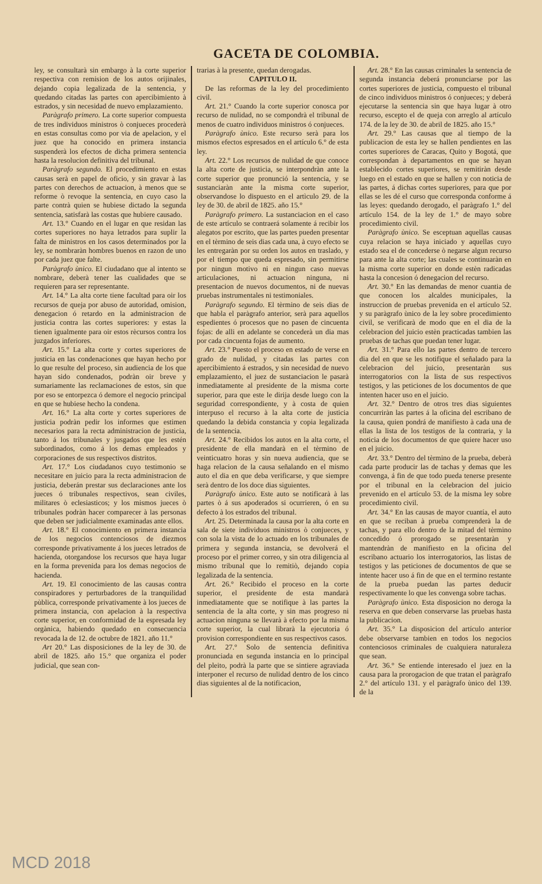GACETA DE COLOMBIA.
ley, se consultarà sin embargo à la corte superior respectiva con remision de los autos orijinales, dejando copia legalizada de la sentencia, y quedando citadas las partes con apercibimiento à estrados, y sin necesidad de nuevo emplazamiento.
Paràgrafo primero. La corte superior compuesta de tres individuos ministros ò conjueces procederà en estas consultas como por via de apelacion, y el juez que ha conocido en primera instancia suspenderà los efectos de dicha primera sentencia hasta la resolucion definitiva del tribunal.
Paràgrafo segundo. El procedimiento en estas causas serà en papel de oficio, y sin gravar à las partes con derechos de actuacion, à menos que se reforme ò revoque la sentencia, en cuyo caso la parte contrà quien se hubiese dictado la segunda sentencia, satisfarà las costas que hubiere causado.
Art. 13.° Cuando en el lugar en que residan las cortes superiores no haya letrados para suplir la falta de ministros en los casos determinados por la ley, se nombraràn hombres buenos en razon de uno por cada juez que falte.
Paràgrafo ùnico. El ciudadano que al intento se nombrare, deberà tener las cualidades que se requieren para ser representante.
Art. 14.° La alta corte tiene facultad para oir los recursos de queja por abuso de autoridad, omision, denegacion ó retardo en la administracion de justicia contra las cortes superiores: y estas la tienen igualmente para oir estos rècursos contra los juzgados inferiores.
Art. 15.° La alta corte y cortes superiores de justicia en las condenaciones que hayan hecho por lo que resulte del proceso, sin audiencia de los que hayan sido condenados, podràn oir breve y sumariamente las reclamaciones de estos, sin que por eso se entorpezca ó demore el negocio principal en que se hubiese hecho la condena.
Art. 16.° La alta corte y cortes superiores de justicia podràn pedir los informes que estimen necesarios para la recta administracion de justicia, tanto á los tribunales y jusgados que les estén subordinados, como á los demas empleados y corporaciones de sus respectivos distritos.
Art. 17.° Los ciudadanos cuyo testimonio se necesitare en juicio para la recta administracion de justicia, deberán prestar sus declaraciones ante los jueces ó tribunales respectivos, sean civiles, militares ò eclesiasticos; y los mismos jueces ò tribunales podràn hacer comparecer à las personas que deben ser judicialmente examinadas ante ellos.
Art. 18.° El conocimiento en primera instancia de los negocios contenciosos de diezmos corresponde privativamente á los jueces letrados de hacienda, otorgandose los recursos que haya lugar en la forma prevenida para los demas negocios de hacienda.
Art. 19. El conocimiento de las causas contra conspiradores y perturbadores de la tranquilidad pùblica, corresponde privativamente à los jueces de primera instancia, con apelacion à la respectiva corte superior, en conformidad de la espresada ley orgànica, habiendo quedado en consecuencia revocada la de 12. de octubre de 1821. año 11.°
Art 20.° Las disposiciones de la ley de 30. de abril de 1825. año 15.° que organiza el poder judicial, que sean con-
trarias à la presente, quedan derogadas.
CAPITULO II.
De las reformas de la ley del procedimiento civil.
Art. 21.° Cuando la corte superior conosca por recurso de nulidad, no se compondrà el tribunal de menos de cuatro individuos ministros ó conjueces.
Paràgrafo ùnico. Este recurso serà para los mismos efectos espresados en el artículo 6.° de esta ley.
Art. 22.° Los recursos de nulidad de que conoce la alta corte de justicia, se interpondràn ante la corte superior que pronunció la sentencia, y se sustanciaràn ante la misma corte superior, observandose lo dispuesto en el artìculo 29. de la ley de 30. de abril de 1825. año 15.°
Paràgrafo primero. La sustanciacion en el caso de este artículo se contraerá solamente á recibir los alegatos por escrito, que las partes pueden presentar en el tèrmino de seis dias cada una, à cuyo efecto se les entregaràn por su orden los autos en traslado, y por el tiempo que queda espresado, sin permitirse por ningun motivo ni en ningun caso nuevas articulaciones, ni actuacion ninguna, ni presentacion de nuevos documentos, ni de nuevas pruebas instrumentales ni testimoniales.
Paràgrafo segundo. El tèrmino de seis dias de que habla el paràgrafo anterior, serà para aquellos espedientes ó procesos que no pasen de cincuenta fojas: de alli en adelante se concederà un dia mas por cada cincuenta fojas de aumento.
Art. 23.° Puesto el proceso en estado de verse en grado de nulidad, y citadas las partes con apercibimiento á estrados, y sin necesidad de nuevo emplazamiento, el juez de sustanciacion le pasarà inmediatamente al presidente de la misma corte superior, para que este le dirija desde luego con la seguridad correspondiente, y à costa de quien interpuso el recurso à la alta corte de justicia quedando la debida constancia y copia legalizada de la sentencia.
Art. 24.° Recibidos los autos en la alta corte, el presidente de ella mandarà en el tèrmino de veinticuatro horas y sin nueva audiencia, que se haga relacion de la causa señalando en el mismo auto el dia en que deba verificarse, y que siempre serà dentro de los doce dias siguientes.
Paràgrafo ùnico. Este auto se notificarà à las partes ò á sus apoderados si ocurrieren, ó en su defecto à los estrados del tribunal.
Art. 25. Determinada la causa por la alta corte en sala de siete individuos ministros ò conjueces, y con sola la vista de lo actuado en los tribunales de primera y segunda instancia, se devolverá el proceso por el primer correo, y sin otra diligencia al mismo tribunal que lo remitiò, dejando copia legalizada de la sentencia.
Art. 26.° Recibido el proceso en la corte superior, el presidente de esta mandarà inmediatamente que se notifique à las partes la sentencia de la alta corte, y sin mas progreso ni actuacion ninguna se llevarà à efecto por la misma corte superior, la cual librarà la ejecutoria ó provision correspondiente en sus respectivos casos.
Art. 27.° Solo de sentencia definitiva pronunciada en segunda instancia en lo principal del pleito, podrà la parte que se sintiere agraviada interponer el recurso de nulidad dentro de los cinco dias siguientes al de la notificacion,
Art. 28.° En las causas criminales la sentencia de segunda instancia deberá pronunciarse por las cortes superiores de justicia, compuesto el tribunal de cinco individuos ministros ó conjueces; y deberá ejecutarse la sentencia sin que haya lugar à otro recurso, escepto el de queja con arreglo al artículo 174. de la ley de 30. de abril de 1825. año 15.°
Art. 29.° Las causas que al tiempo de la publicacion de esta ley se hallen pendientes en las cortes superiores de Caracas, Quito y Bogotá, que correspondan à departamentos en que se hayan establecido cortes superiores, se remitiràn desde luego en el estado en que se hallen y con noticia de las partes, á dichas cortes superiores, para que por ellas se les dé el curso que corresponda conforme á las leyes: quedando derogado, el paràgrafo 1.° del artículo 154. de la ley de 1.° de mayo sobre procedimiento civil.
Paràgrafo ùnico. Se esceptuan aquellas causas cuya relacion se haya iniciado y aquellas cuyo estado sea el de concederse ò negarse algun recurso para ante la alta corte; las cuales se continuaràn en la misma corte superior en donde estèn radicadas hasta la concesion ó denegacion del recurso.
Art. 30.° En las demandas de menor cuantia de que conocen los alcaldes municipales, la instruccion de pruebas prevenida en el artículo 52. y su paràgrafo ùnico de la ley sobre procedimiento civil, se verificarà de modo que en el dia de la celebracion del juicio estèn practicadas tambien las pruebas de tachas que puedan tener lugar.
Art. 31.° Para ello las partes dentro de tercero dia del en que se les notifique el señalado para la celebracion del juicio, presentaràn sus interrogatorios con la lista de sus respectivos testigos, y las peticiones de los documentos de que intenten hacer uso en el juicio.
Art. 32.° Dentro de otros tres dias siguientes concurriràn las partes á la oficina del escribano de la causa, quien pondrá de manifiesto à cada una de ellas la lista de los testigos de la contraria, y la noticia de los documentos de que quiere hacer uso en el juicio.
Art. 33.° Dentro del tèrmino de la prueba, deberà cada parte producir las de tachas y demas que les convenga, á fin de que todo pueda tenerse presente por el tribunal en la celebracion del juicio prevenido en el artículo 53. de la misma ley sobre procedimiento civil.
Art. 34.° En las causas de mayor cuantía, el auto en que se reciban à prueba comprenderà la de tachas, y para ello dentro de la mitad del tèrmino concedido ó prorogado se presentaràn y mantendràn de manifiesto en la oficina del escribano actuario los interrogatorios, las listas de testigos y las peticiones de documentos de que se intente hacer uso á fin de que en el termino restante de la prueba puedan las partes deducir respectivamente lo que les convenga sobre tachas.
Paràgrafo ùnico. Esta disposicion no deroga la reserva en que deben conservarse las pruebas hasta la publicacion.
Art. 35.° La disposicion del artículo anterior debe observarse tambien en todos los negocios contenciosos criminales de cualquiera naturaleza que sean.
Art. 36.° Se entiende interesado el juez en la causa para la prorogacion de que tratan el paràgrafo 2.° del artículo 131. y el paràgrafo ùnico del 139. de la
MCD 2018